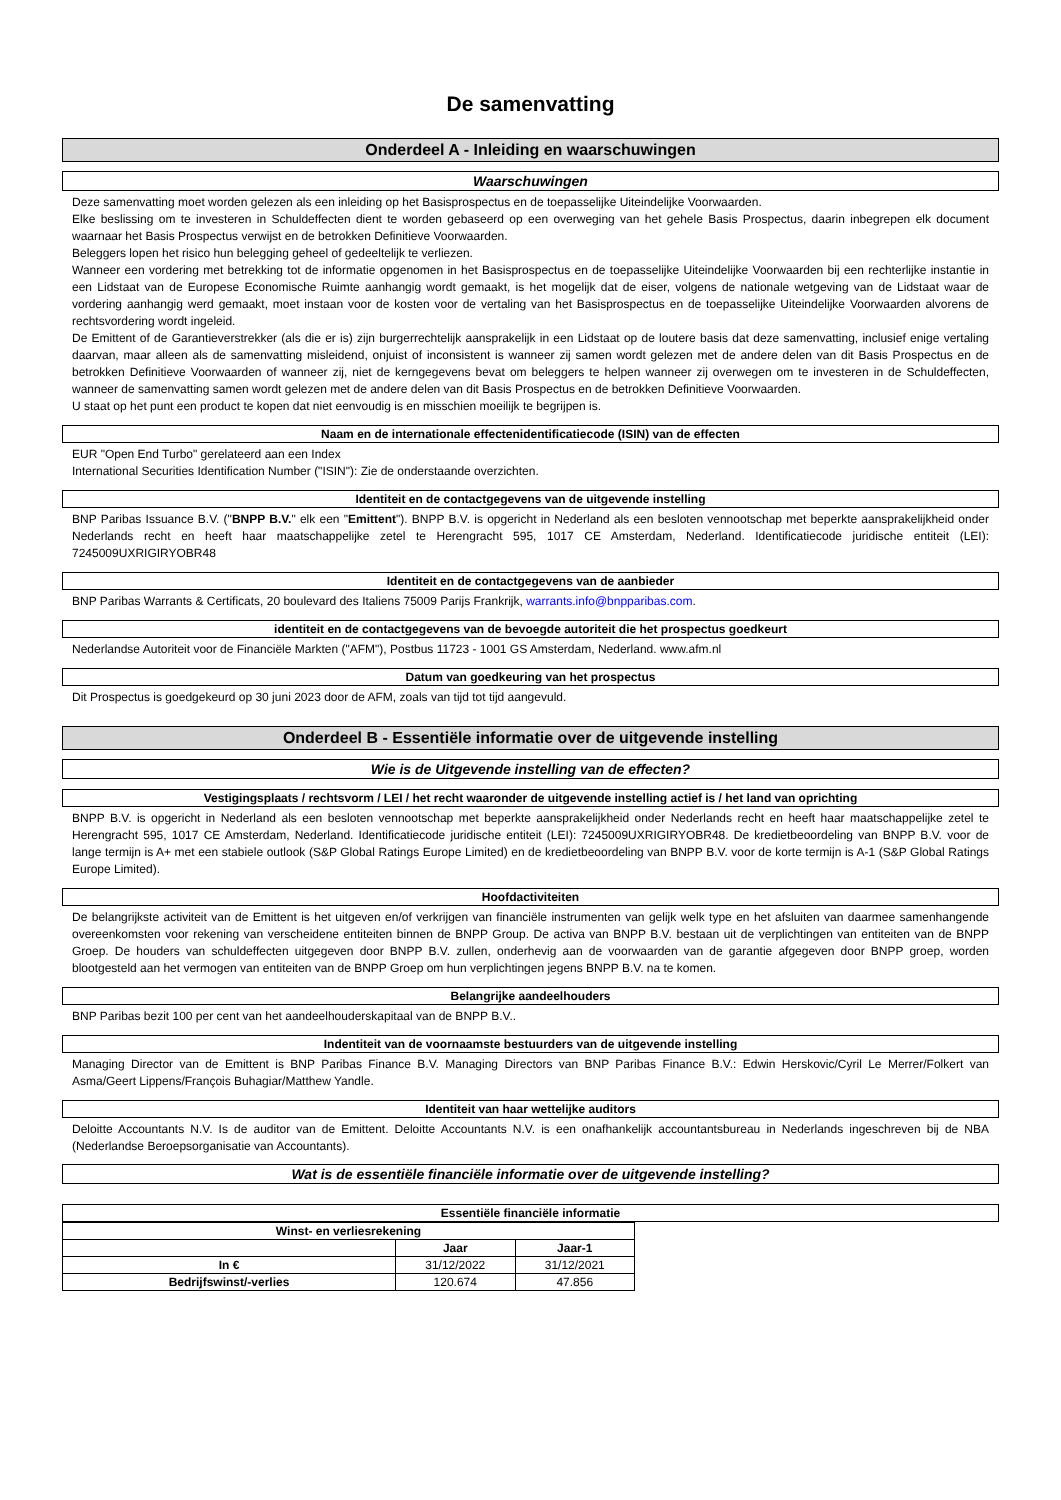De samenvatting
Onderdeel A - Inleiding en waarschuwingen
Waarschuwingen
Deze samenvatting moet worden gelezen als een inleiding op het Basisprospectus en de toepasselijke Uiteindelijke Voorwaarden.
Elke beslissing om te investeren in Schuldeffecten dient te worden gebaseerd op een overweging van het gehele Basis Prospectus, daarin inbegrepen elk document waarnaar het Basis Prospectus verwijst en de betrokken Definitieve Voorwaarden.
Beleggers lopen het risico hun belegging geheel of gedeeltelijk te verliezen.
Wanneer een vordering met betrekking tot de informatie opgenomen in het Basisprospectus en de toepasselijke Uiteindelijke Voorwaarden bij een rechterlijke instantie in een Lidstaat van de Europese Economische Ruimte aanhangig wordt gemaakt, is het mogelijk dat de eiser, volgens de nationale wetgeving van de Lidstaat waar de vordering aanhangig werd gemaakt, moet instaan voor de kosten voor de vertaling van het Basisprospectus en de toepasselijke Uiteindelijke Voorwaarden alvorens de rechtsvordering wordt ingeleid.
De Emittent of de Garantieverstrekker (als die er is) zijn burgerrechtelijk aansprakelijk in een Lidstaat op de loutere basis dat deze samenvatting, inclusief enige vertaling daarvan, maar alleen als de samenvatting misleidend, onjuist of inconsistent is wanneer zij samen wordt gelezen met de andere delen van dit Basis Prospectus en de betrokken Definitieve Voorwaarden of wanneer zij, niet de kerngegevens bevat om beleggers te helpen wanneer zij overwegen om te investeren in de Schuldeffecten, wanneer de samenvatting samen wordt gelezen met de andere delen van dit Basis Prospectus en de betrokken Definitieve Voorwaarden.
U staat op het punt een product te kopen dat niet eenvoudig is en misschien moeilijk te begrijpen is.
Naam en de internationale effectenidentificatiecode (ISIN) van de effecten
EUR "Open End Turbo" gerelateerd aan een Index
International Securities Identification Number ("ISIN"): Zie de onderstaande overzichten.
Identiteit en de contactgegevens van de uitgevende instelling
BNP Paribas Issuance B.V. ("BNPP B.V." elk een "Emittent"). BNPP B.V. is opgericht in Nederland als een besloten vennootschap met beperkte aansprakelijkheid onder Nederlands recht en heeft haar maatschappelijke zetel te Herengracht 595, 1017 CE Amsterdam, Nederland. Identificatiecode juridische entiteit (LEI): 7245009UXRIGIRYOBR48
Identiteit en de contactgegevens van de aanbieder
BNP Paribas Warrants & Certificats, 20 boulevard des Italiens 75009 Parijs Frankrijk, warrants.info@bnpparibas.com.
identiteit en de contactgegevens van de bevoegde autoriteit die het prospectus goedkeurt
Nederlandse Autoriteit voor de Financiële Markten ("AFM"), Postbus 11723 - 1001 GS Amsterdam, Nederland. www.afm.nl
Datum van goedkeuring van het prospectus
Dit Prospectus is goedgekeurd op 30 juni 2023 door de AFM, zoals van tijd tot tijd aangevuld.
Onderdeel B - Essentiële informatie over de uitgevende instelling
Wie is de Uitgevende instelling van de effecten?
Vestigingsplaats / rechtsvorm / LEI / het recht waaronder de uitgevende instelling actief is / het land van oprichting
BNPP B.V. is opgericht in Nederland als een besloten vennootschap met beperkte aansprakelijkheid onder Nederlands recht en heeft haar maatschappelijke zetel te Herengracht 595, 1017 CE Amsterdam, Nederland. Identificatiecode juridische entiteit (LEI): 7245009UXRIGIRYOBR48. De kredietbeoordeling van BNPP B.V. voor de lange termijn is A+ met een stabiele outlook (S&P Global Ratings Europe Limited) en de kredietbeoordeling van BNPP B.V. voor de korte termijn is A-1 (S&P Global Ratings Europe Limited).
Hoofdactiviteiten
De belangrijkste activiteit van de Emittent is het uitgeven en/of verkrijgen van financiële instrumenten van gelijk welk type en het afsluiten van daarmee samenhangende overeenkomsten voor rekening van verscheidene entiteiten binnen de BNPP Group. De activa van BNPP B.V. bestaan uit de verplichtingen van entiteiten van de BNPP Groep. De houders van schuldeffecten uitgegeven door BNPP B.V. zullen, onderhevig aan de voorwaarden van de garantie afgegeven door BNPP groep, worden blootgesteld aan het vermogen van entiteiten van de BNPP Groep om hun verplichtingen jegens BNPP B.V. na te komen.
Belangrijke aandeelhouders
BNP Paribas bezit 100 per cent van het aandeelhouderskapitaal van de BNPP B.V..
Indentiteit van de voornaamste bestuurders van de uitgevende instelling
Managing Director van de Emittent is BNP Paribas Finance B.V. Managing Directors van BNP Paribas Finance B.V.: Edwin Herskovic/Cyril Le Merrer/Folkert van Asma/Geert Lippens/François Buhagiar/Matthew Yandle.
Identiteit van haar wettelijke auditors
Deloitte Accountants N.V. Is de auditor van de Emittent. Deloitte Accountants N.V. is een onafhankelijk accountantsbureau in Nederlands ingeschreven bij de NBA (Nederlandse Beroepsorganisatie van Accountants).
Wat is de essentiële financiële informatie over de uitgevende instelling?
Essentiële financiële informatie
| Winst- en verliesrekening | | |
| --- | --- | --- |
| | Jaar | Jaar-1 |
| In € | 31/12/2022 | 31/12/2021 |
| Bedrijfswinst/-verlies | 120.674 | 47.856 |